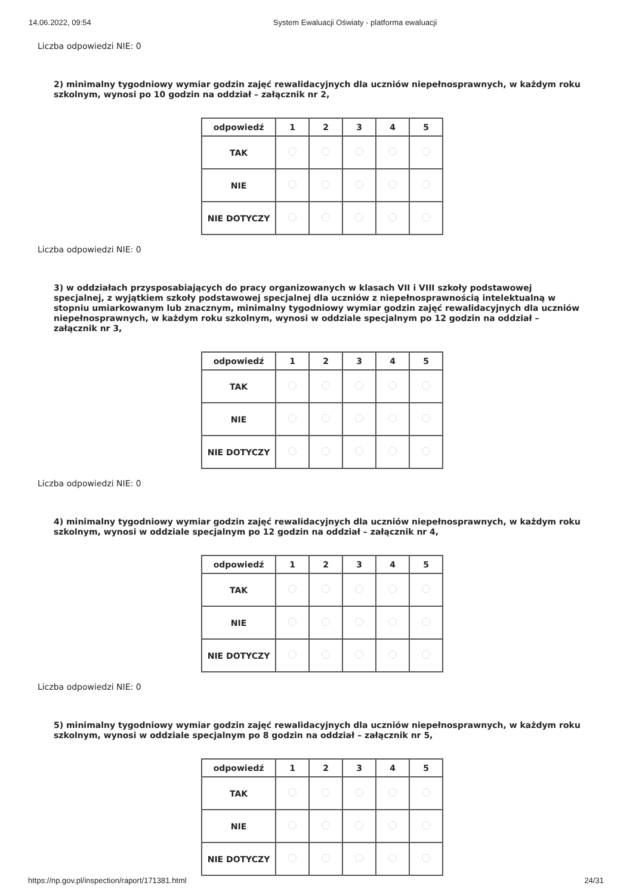14.06.2022, 09:54 System Ewaluacji Oświaty - platforma ewaluacji
Liczba odpowiedzi NIE: 0
2) minimalny tygodniowy wymiar godzin zajęć rewalidacyjnych dla uczniów niepełnosprawnych, w każdym roku szkolnym, wynosi po 10 godzin na oddział – załącznik nr 2,
| odpowiedź | 1 | 2 | 3 | 4 | 5 |
| --- | --- | --- | --- | --- | --- |
| TAK | | | | | |
| NIE | | | | | |
| NIE DOTYCZY | | | | | |
Liczba odpowiedzi NIE: 0
3) w oddziałach przysposabiających do pracy organizowanych w klasach VII i VIII szkoły podstawowej specjalnej, z wyjątkiem szkoły podstawowej specjalnej dla uczniów z niepełnosprawnością intelektualną w stopniu umiarkowanym lub znacznym, minimalny tygodniowy wymiar godzin zajęć rewalidacyjnych dla uczniów niepełnosprawnych, w każdym roku szkolnym, wynosi w oddziale specjalnym po 12 godzin na oddział – załącznik nr 3,
| odpowiedź | 1 | 2 | 3 | 4 | 5 |
| --- | --- | --- | --- | --- | --- |
| TAK | | | | | |
| NIE | | | | | |
| NIE DOTYCZY | | | | | |
Liczba odpowiedzi NIE: 0
4) minimalny tygodniowy wymiar godzin zajęć rewalidacyjnych dla uczniów niepełnosprawnych, w każdym roku szkolnym, wynosi w oddziale specjalnym po 12 godzin na oddział – załącznik nr 4,
| odpowiedź | 1 | 2 | 3 | 4 | 5 |
| --- | --- | --- | --- | --- | --- |
| TAK | | | | | |
| NIE | | | | | |
| NIE DOTYCZY | | | | | |
Liczba odpowiedzi NIE: 0
5) minimalny tygodniowy wymiar godzin zajęć rewalidacyjnych dla uczniów niepełnosprawnych, w każdym roku szkolnym, wynosi w oddziale specjalnym po 8 godzin na oddział – załącznik nr 5,
| odpowiedź | 1 | 2 | 3 | 4 | 5 |
| --- | --- | --- | --- | --- | --- |
| TAK | | | | | |
| NIE | | | | | |
| NIE DOTYCZY | | | | | |
https://np.gov.pl/inspection/raport/171381.html 24/31